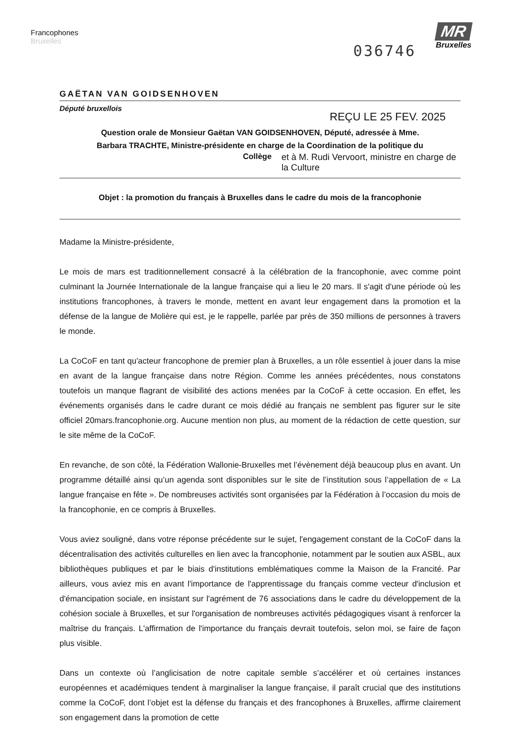Francophones
Bruxelles
036746
MR
Bruxelles
GAËTAN VAN GOIDSENHOVEN
Député bruxellois
REÇU LE 25 FEV. 2025
Question orale de Monsieur Gaëtan VAN GOIDSENHOVEN, Député, adressée à Mme.
Barbara TRACHTE, Ministre-présidente en charge de la Coordination de la politique du
Collège et à M. Rudi Vervoort, ministre en charge de
la Culture
Objet : la promotion du français à Bruxelles dans le cadre du mois de la francophonie
Madame la Ministre-présidente,
Le mois de mars est traditionnellement consacré à la célébration de la francophonie, avec comme point culminant la Journée Internationale de la langue française qui a lieu le 20 mars. Il s'agit d'une période où les institutions francophones, à travers le monde, mettent en avant leur engagement dans la promotion et la défense de la langue de Molière qui est, je le rappelle, parlée par près de 350 millions de personnes à travers le monde.
La CoCoF en tant qu'acteur francophone de premier plan à Bruxelles, a un rôle essentiel à jouer dans la mise en avant de la langue française dans notre Région. Comme les années précédentes, nous constatons toutefois un manque flagrant de visibilité des actions menées par la CoCoF à cette occasion. En effet, les événements organisés dans le cadre durant ce mois dédié au français ne semblent pas figurer sur le site officiel 20mars.francophonie.org. Aucune mention non plus, au moment de la rédaction de cette question, sur le site même de la CoCoF.
En revanche, de son côté, la Fédération Wallonie-Bruxelles met l’évènement déjà beaucoup plus en avant. Un programme détaillé ainsi qu’un agenda sont disponibles sur le site de l’institution sous l’appellation de « La langue française en fête ». De nombreuses activités sont organisées par la Fédération à l’occasion du mois de la francophonie, en ce compris à Bruxelles.
Vous aviez souligné, dans votre réponse précédente sur le sujet, l'engagement constant de la CoCoF dans la décentralisation des activités culturelles en lien avec la francophonie, notamment par le soutien aux ASBL, aux bibliothèques publiques et par le biais d'institutions emblématiques comme la Maison de la Francité. Par ailleurs, vous aviez mis en avant l'importance de l'apprentissage du français comme vecteur d'inclusion et d'émancipation sociale, en insistant sur l'agrément de 76 associations dans le cadre du développement de la cohésion sociale à Bruxelles, et sur l'organisation de nombreuses activités pédagogiques visant à renforcer la maîtrise du français. L'affirmation de l'importance du français devrait toutefois, selon moi, se faire de façon plus visible.
Dans un contexte où l’anglicisation de notre capitale semble s’accélérer et où certaines instances européennes et académiques tendent à marginaliser la langue française, il paraît crucial que des institutions comme la CoCoF, dont l’objet est la défense du français et des francophones à Bruxelles, affirme clairement son engagement dans la promotion de cette